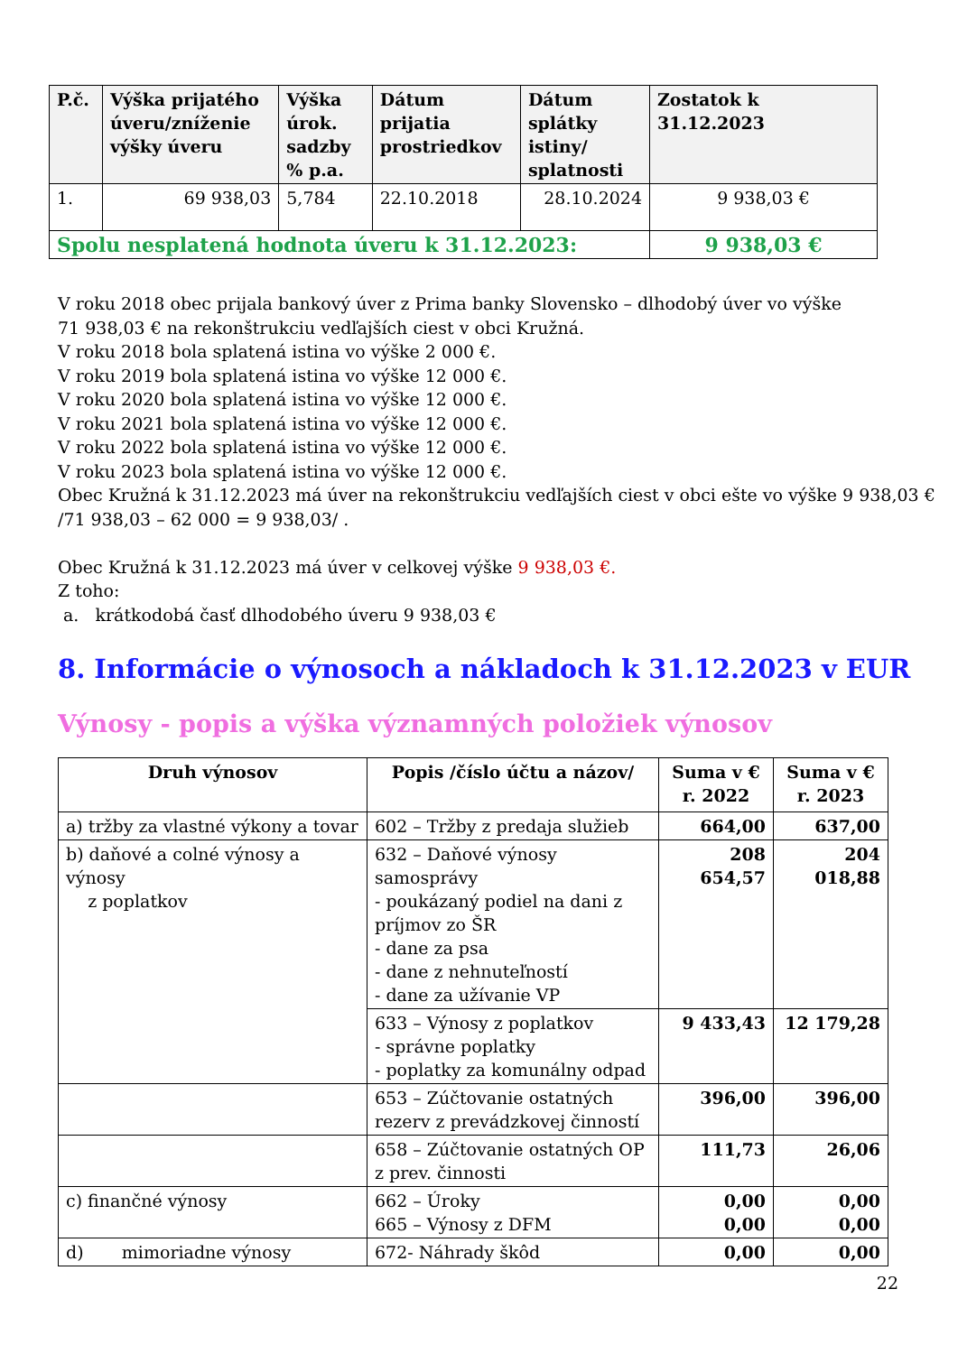| P.č. | Výška prijatého úveru/zníženie výšky úveru | Výška úrok. sadzby % p.a. | Dátum prijatia prostriedkov | Dátum splátky istiny/ splatnosti | Zostatok k 31.12.2023 |
| --- | --- | --- | --- | --- | --- |
| 1. | 69 938,03 | 5,784 | 22.10.2018 | 28.10.2024 | 9 938,03 € |
| Spolu nesplatená hodnota úveru k 31.12.2023: | | | | | 9 938,03 € |
V roku 2018 obec prijala bankový úver z Prima banky Slovensko – dlhodobý úver vo výške
71 938,03 € na rekonštrukciu vedľajších ciest v obci Kružná.
V roku 2018 bola splatená istina vo výške 2 000 €.
V roku 2019 bola splatená istina vo výške 12 000 €.
V roku 2020 bola splatená istina vo výške 12 000 €.
V roku 2021 bola splatená istina vo výške 12 000 €.
V roku 2022 bola splatená istina vo výške 12 000 €.
V roku 2023 bola splatená istina vo výške 12 000 €.
Obec Kružná k 31.12.2023 má úver na rekonštrukciu vedľajších ciest v obci ešte vo výške 9 938,03 €
/71 938,03 – 62 000 = 9 938,03/ .
Obec Kružná k 31.12.2023 má úver v celkovej výške 9 938,03 €.
Z toho:
a. krátkodobá časť dlhodobého úveru 9 938,03 €
8. Informácie o výnosoch a nákladoch k 31.12.2023 v EUR
Výnosy - popis a výška významných položiek výnosov
| Druh výnosov | Popis /číslo účtu a názov/ | Suma v € r. 2022 | Suma v € r. 2023 |
| --- | --- | --- | --- |
| a) tržby za vlastné výkony a tovar | 602 – Tržby z predaja služieb | 664,00 | 637,00 |
| b) daňové a colné výnosy a výnosy z poplatkov | 632 – Daňové výnosy samosprávy - poukázaný podiel na dani z príjmov zo ŠR - dane za psa - dane z nehnuteľností - dane za užívanie VP | 208 654,57 | 204 018,88 |
| | 633 – Výnosy z poplatkov - správne poplatky - poplatky za komunálny odpad | 9 433,43 | 12 179,28 |
| | 653 – Zúčtovanie ostatných rezerv z prevádzkovej činností | 396,00 | 396,00 |
| | 658 – Zúčtovanie ostatných OP z prev. činnosti | 111,73 | 26,06 |
| c) finančné výnosy | 662 – Úroky 665 – Výnosy z DFM | 0,00 0,00 | 0,00 0,00 |
| d) mimoriadne výnosy | 672- Náhrady škôd | 0,00 | 0,00 |
22